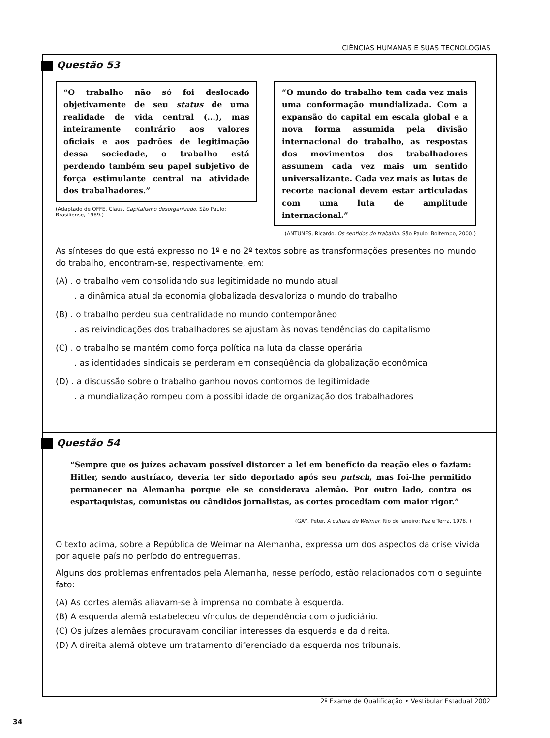CIÊNCIAS HUMANAS E SUAS TECNOLOGIAS
Questão 53
“O trabalho não só foi deslocado objetivamente de seu status de uma realidade de vida central (...), mas inteiramente contrário aos valores oficiais e aos padrões de legitimação dessa sociedade, o trabalho está perdendo também seu papel subjetivo de força estimulante central na atividade dos trabalhadores.”
(Adaptado de OFFE, Claus. Capitalismo desorganizado. São Paulo: Brasiliense, 1989.)
“O mundo do trabalho tem cada vez mais uma conformação mundializada. Com a expansão do capital em escala global e a nova forma assumida pela divisão internacional do trabalho, as respostas dos movimentos dos trabalhadores assumem cada vez mais um sentido universalizante. Cada vez mais as lutas de recorte nacional devem estar articuladas com uma luta de amplitude internacional.”
(ANTUNES, Ricardo. Os sentidos do trabalho. São Paulo: Boitempo, 2000.)
As sínteses do que está expresso no 1º e no 2º textos sobre as transformações presentes no mundo do trabalho, encontram-se, respectivamente, em:
(A) . o trabalho vem consolidando sua legitimidade no mundo atual
. a dinâmica atual da economia globalizada desvaloriza o mundo do trabalho
(B) . o trabalho perdeu sua centralidade no mundo contemporâneo
. as reivindicações dos trabalhadores se ajustam às novas tendências do capitalismo
(C) . o trabalho se mantém como força política na luta da classe operária
. as identidades sindicais se perderam em conseqüência da globalização econômica
(D) . a discussão sobre o trabalho ganhou novos contornos de legitimidade
. a mundialização rompeu com a possibilidade de organização dos trabalhadores
Questão 54
“Sempre que os juízes achavam possível distorcer a lei em benefício da reação eles o faziam: Hitler, sendo austríaco, deveria ter sido deportado após seu putsch, mas foi-lhe permitido permanecer na Alemanha porque ele se considerava alemão. Por outro lado, contra os espartaquistas, comunistas ou cândidos jornalistas, as cortes procediam com maior rigor.”
(GAY, Peter. A cultura de Weimar. Rio de Janeiro: Paz e Terra, 1978. )
O texto acima, sobre a República de Weimar na Alemanha, expressa um dos aspectos da crise vivida por aquele país no período do entreguerras.
Alguns dos problemas enfrentados pela Alemanha, nesse período, estão relacionados com o seguinte fato:
(A) As cortes alemãs aliavam-se à imprensa no combate à esquerda.
(B) A esquerda alemã estabeleceu vínculos de dependência com o judiciário.
(C) Os juízes alemães procuravam conciliar interesses da esquerda e da direita.
(D) A direita alemã obteve um tratamento diferenciado da esquerda nos tribunais.
2º Exame de Qualificação • Vestibular Estadual 2002
34